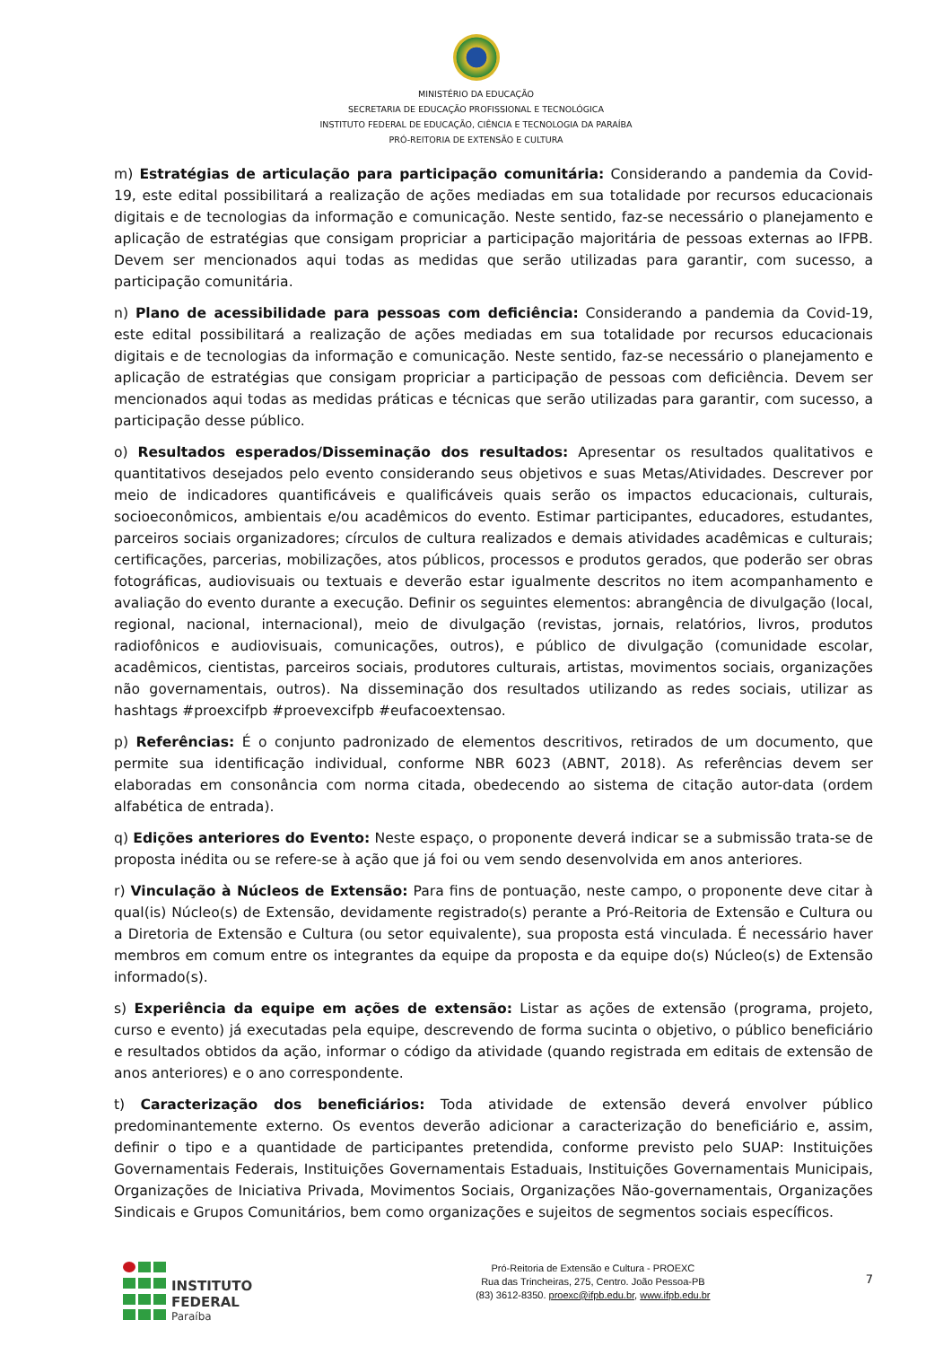MINISTÉRIO DA EDUCAÇÃO
SECRETARIA DE EDUCAÇÃO PROFISSIONAL E TECNOLÓGICA
INSTITUTO FEDERAL DE EDUCAÇÃO, CIÊNCIA E TECNOLOGIA DA PARAÍBA
PRÓ-REITORIA DE EXTENSÃO E CULTURA
m) Estratégias de articulação para participação comunitária: Considerando a pandemia da Covid-19, este edital possibilitará a realização de ações mediadas em sua totalidade por recursos educacionais digitais e de tecnologias da informação e comunicação. Neste sentido, faz-se necessário o planejamento e aplicação de estratégias que consigam propriciar a participação majoritária de pessoas externas ao IFPB. Devem ser mencionados aqui todas as medidas que serão utilizadas para garantir, com sucesso, a participação comunitária.
n) Plano de acessibilidade para pessoas com deficiência: Considerando a pandemia da Covid-19, este edital possibilitará a realização de ações mediadas em sua totalidade por recursos educacionais digitais e de tecnologias da informação e comunicação. Neste sentido, faz-se necessário o planejamento e aplicação de estratégias que consigam propriciar a participação de pessoas com deficiência. Devem ser mencionados aqui todas as medidas práticas e técnicas que serão utilizadas para garantir, com sucesso, a participação desse público.
o) Resultados esperados/Disseminação dos resultados: Apresentar os resultados qualitativos e quantitativos desejados pelo evento considerando seus objetivos e suas Metas/Atividades. Descrever por meio de indicadores quantificáveis e qualificáveis quais serão os impactos educacionais, culturais, socioeconômicos, ambientais e/ou acadêmicos do evento. Estimar participantes, educadores, estudantes, parceiros sociais organizadores; círculos de cultura realizados e demais atividades acadêmicas e culturais; certificações, parcerias, mobilizações, atos públicos, processos e produtos gerados, que poderão ser obras fotográficas, audiovisuais ou textuais e deverão estar igualmente descritos no item acompanhamento e avaliação do evento durante a execução. Definir os seguintes elementos: abrangência de divulgação (local, regional, nacional, internacional), meio de divulgação (revistas, jornais, relatórios, livros, produtos radiofônicos e audiovisuais, comunicações, outros), e público de divulgação (comunidade escolar, acadêmicos, cientistas, parceiros sociais, produtores culturais, artistas, movimentos sociais, organizações não governamentais, outros). Na disseminação dos resultados utilizando as redes sociais, utilizar as hashtags #proexcifpb #proevexcifpb #eufacoextensao.
p) Referências: É o conjunto padronizado de elementos descritivos, retirados de um documento, que permite sua identificação individual, conforme NBR 6023 (ABNT, 2018). As referências devem ser elaboradas em consonância com norma citada, obedecendo ao sistema de citação autor-data (ordem alfabética de entrada).
q) Edições anteriores do Evento: Neste espaço, o proponente deverá indicar se a submissão trata-se de proposta inédita ou se refere-se à ação que já foi ou vem sendo desenvolvida em anos anteriores.
r) Vinculação à Núcleos de Extensão: Para fins de pontuação, neste campo, o proponente deve citar à qual(is) Núcleo(s) de Extensão, devidamente registrado(s) perante a Pró-Reitoria de Extensão e Cultura ou a Diretoria de Extensão e Cultura (ou setor equivalente), sua proposta está vinculada. É necessário haver membros em comum entre os integrantes da equipe da proposta e da equipe do(s) Núcleo(s) de Extensão informado(s).
s) Experiência da equipe em ações de extensão: Listar as ações de extensão (programa, projeto, curso e evento) já executadas pela equipe, descrevendo de forma sucinta o objetivo, o público beneficiário e resultados obtidos da ação, informar o código da atividade (quando registrada em editais de extensão de anos anteriores) e o ano correspondente.
t) Caracterização dos beneficiários: Toda atividade de extensão deverá envolver público predominantemente externo. Os eventos deverão adicionar a caracterização do beneficiário e, assim, definir o tipo e a quantidade de participantes pretendida, conforme previsto pelo SUAP: Instituições Governamentais Federais, Instituições Governamentais Estaduais, Instituições Governamentais Municipais, Organizações de Iniciativa Privada, Movimentos Sociais, Organizações Não-governamentais, Organizações Sindicais e Grupos Comunitários, bem como organizações e sujeitos de segmentos sociais específicos.
INSTITUTO FEDERAL
Paraíba
Pró-Reitoria de Extensão e Cultura - PROEXC
Rua das Trincheiras, 275, Centro. João Pessoa-PB
(83) 3612-8350. proexc@ifpb.edu.br, www.ifpb.edu.br
7